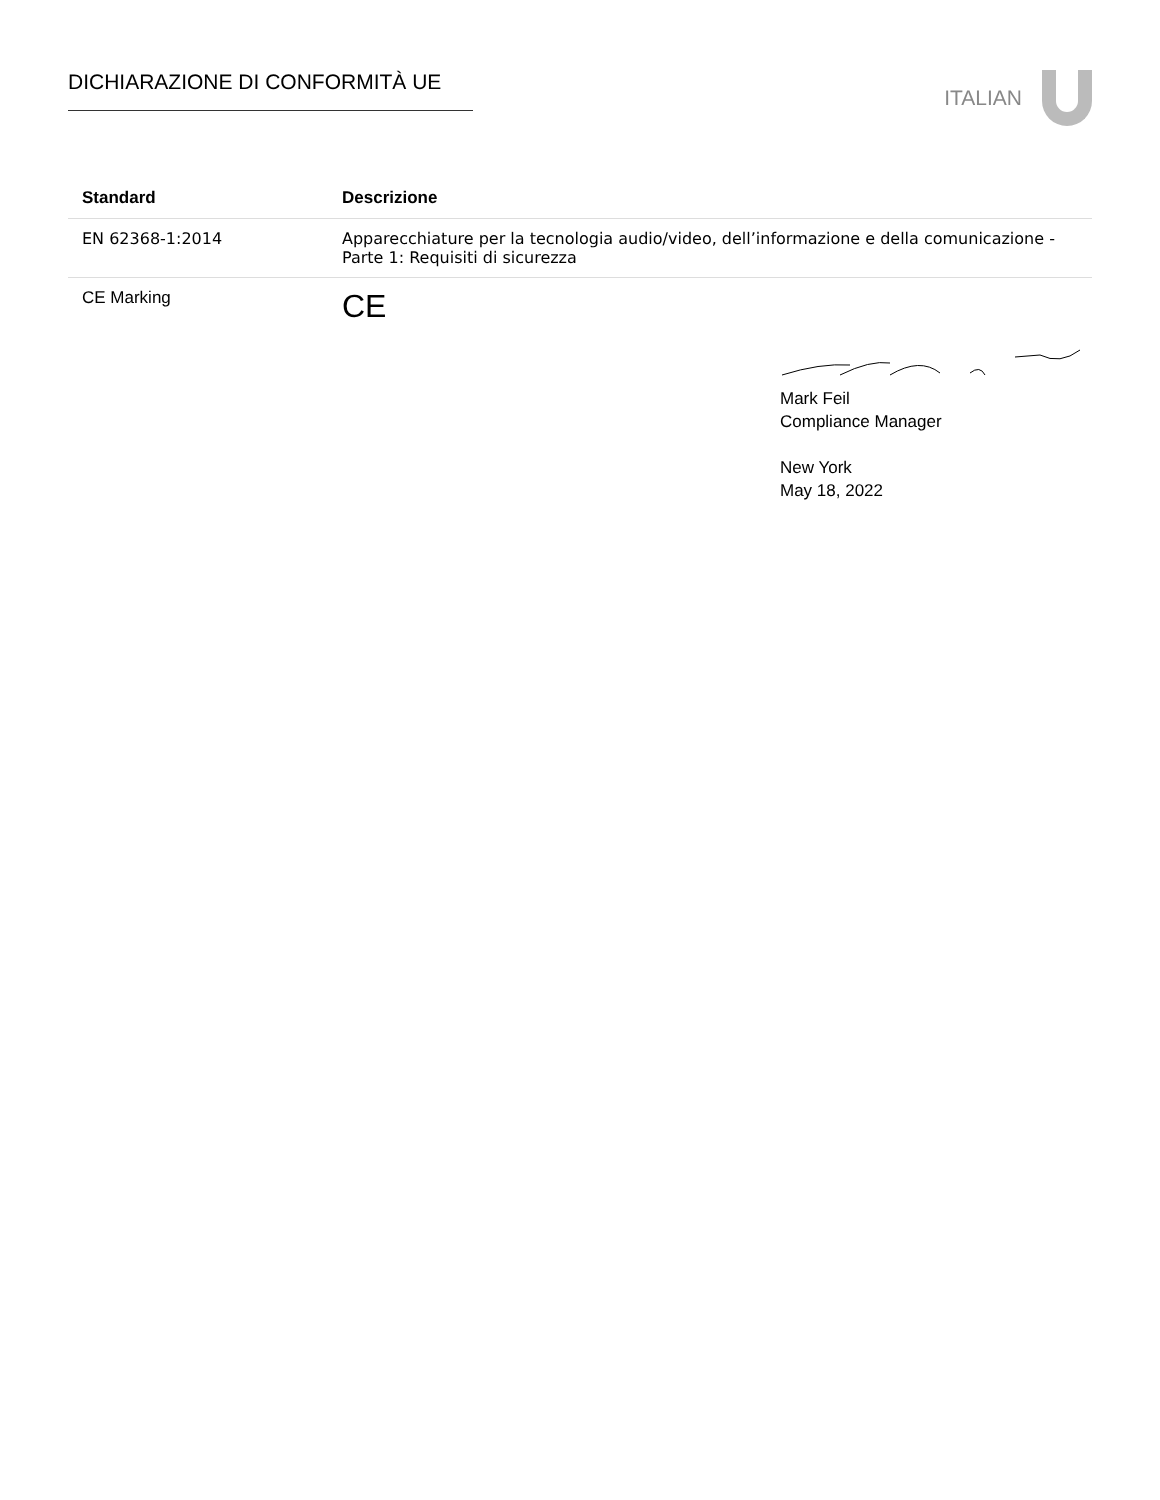DICHIARAZIONE DI CONFORMITÀ UE ITALIAN
| Standard | Descrizione |
| --- | --- |
| EN 62368-1:2014 | Apparecchiature per la tecnologia audio/video, dell’informazione e della comunicazione - Parte 1: Requisiti di sicurezza |
| CE Marking | CE |
Mark Feil
Compliance Manager
New York
May 18, 2022